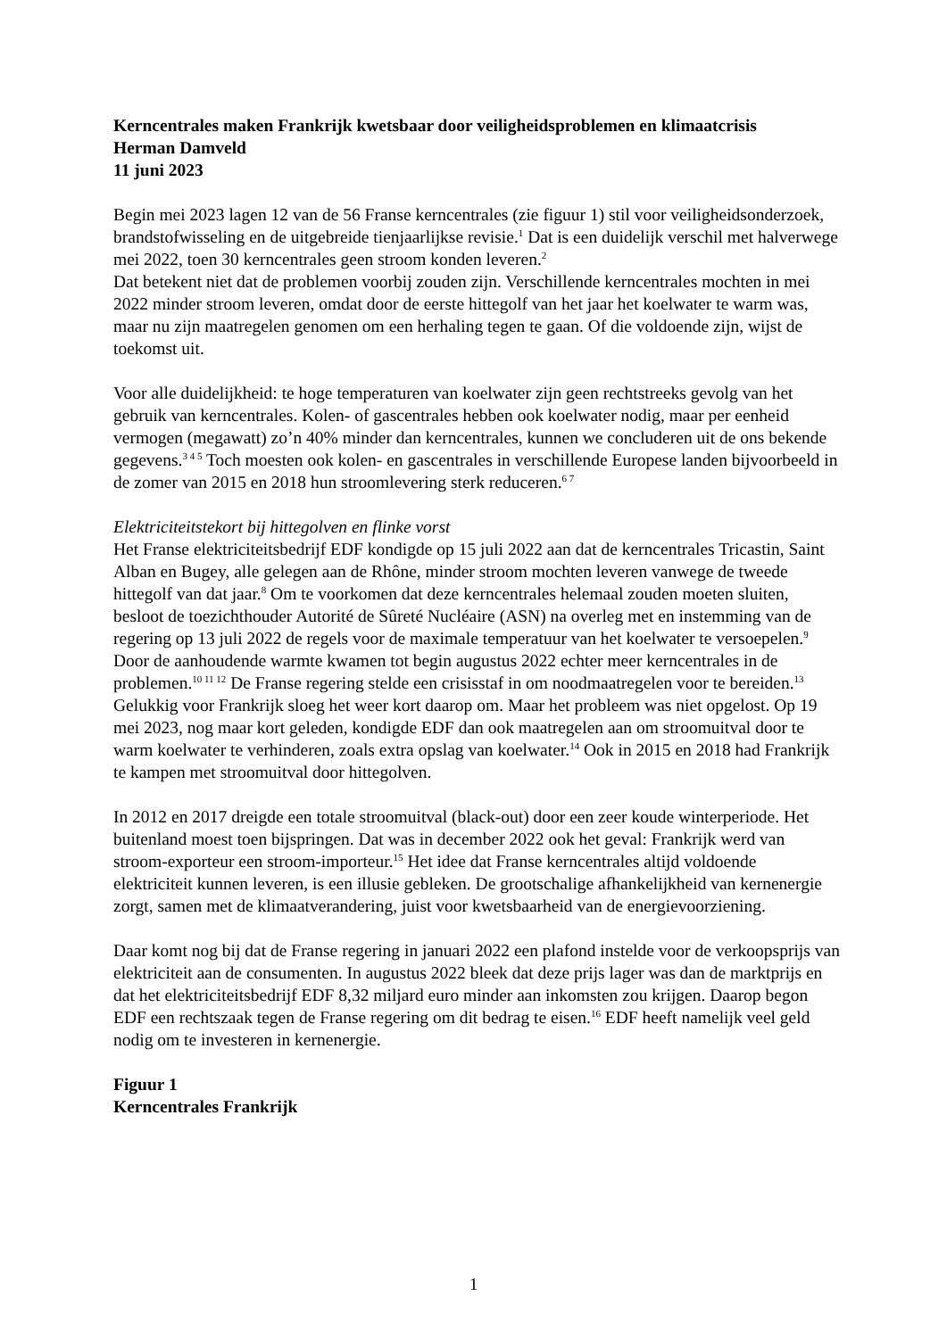Kerncentrales maken Frankrijk kwetsbaar door veiligheidsproblemen en klimaatcrisis
Herman Damveld
11 juni 2023
Begin mei 2023 lagen 12 van de 56 Franse kerncentrales (zie figuur 1) stil voor veiligheidsonderzoek, brandstofwisseling en de uitgebreide tienjaarlijkse revisie.<sup>1</sup> Dat is een duidelijk verschil met halverwege mei 2022, toen 30 kerncentrales geen stroom konden leveren.<sup>2</sup>
Dat betekent niet dat de problemen voorbij zouden zijn. Verschillende kerncentrales mochten in mei 2022 minder stroom leveren, omdat door de eerste hittegolf van het jaar het koelwater te warm was, maar nu zijn maatregelen genomen om een herhaling tegen te gaan. Of die voldoende zijn, wijst de toekomst uit.
Voor alle duidelijkheid: te hoge temperaturen van koelwater zijn geen rechtstreeks gevolg van het gebruik van kerncentrales. Kolen- of gascentrales hebben ook koelwater nodig, maar per eenheid vermogen (megawatt) zo’n 40% minder dan kerncentrales, kunnen we concluderen uit de ons bekende gegevens.<sup>3 4 5</sup> Toch moesten ook kolen- en gascentrales in verschillende Europese landen bijvoorbeeld in de zomer van 2015 en 2018 hun stroomlevering sterk reduceren.<sup>6 7</sup>
Elektriciteitstekort bij hittegolven en flinke vorst
Het Franse elektriciteitsbedrijf EDF kondigde op 15 juli 2022 aan dat de kerncentrales Tricastin, Saint Alban en Bugey, alle gelegen aan de Rhône, minder stroom mochten leveren vanwege de tweede hittegolf van dat jaar.<sup>8</sup> Om te voorkomen dat deze kerncentrales helemaal zouden moeten sluiten, besloot de toezichthouder Autorité de Sûreté Nucléaire (ASN) na overleg met en instemming van de regering op 13 juli 2022 de regels voor de maximale temperatuur van het koelwater te versoepelen.<sup>9</sup> Door de aanhoudende warmte kwamen tot begin augustus 2022 echter meer kerncentrales in de problemen.<sup>10 11 12</sup> De Franse regering stelde een crisisstaf in om noodmaatregelen voor te bereiden.<sup>13</sup> Gelukkig voor Frankrijk sloeg het weer kort daarop om. Maar het probleem was niet opgelost. Op 19 mei 2023, nog maar kort geleden, kondigde EDF dan ook maatregelen aan om stroomuitval door te warm koelwater te verhinderen, zoals extra opslag van koelwater.<sup>14</sup> Ook in 2015 en 2018 had Frankrijk te kampen met stroomuitval door hittegolven.
In 2012 en 2017 dreigde een totale stroomuitval (black-out) door een zeer koude winterperiode. Het buitenland moest toen bijspringen. Dat was in december 2022 ook het geval: Frankrijk werd van stroom-exporteur een stroom-importeur.<sup>15</sup> Het idee dat Franse kerncentrales altijd voldoende elektriciteit kunnen leveren, is een illusie gebleken. De grootschalige afhankelijkheid van kernenergie zorgt, samen met de klimaatverandering, juist voor kwetsbaarheid van de energievoorziening.
Daar komt nog bij dat de Franse regering in januari 2022 een plafond instelde voor de verkoopsprijs van elektriciteit aan de consumenten. In augustus 2022 bleek dat deze prijs lager was dan de marktprijs en dat het elektriciteitsbedrijf EDF 8,32 miljard euro minder aan inkomsten zou krijgen. Daarop begon EDF een rechtszaak tegen de Franse regering om dit bedrag te eisen.<sup>16</sup> EDF heeft namelijk veel geld nodig om te investeren in kernenergie.
Figuur 1
Kerncentrales Frankrijk
1